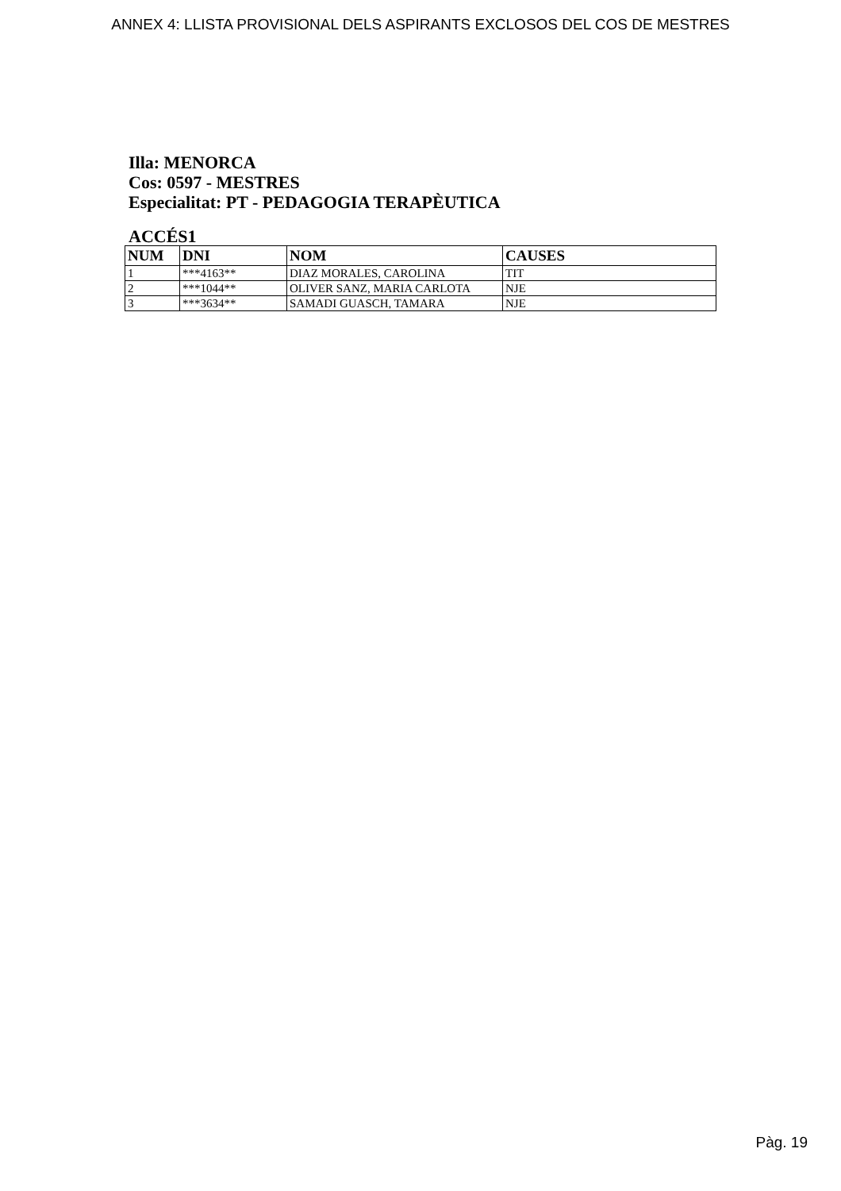ANNEX 4: LLISTA PROVISIONAL DELS ASPIRANTS EXCLOSOS DEL COS DE MESTRES
Illa: MENORCA
Cos: 0597 - MESTRES
Especialitat: PT - PEDAGOGIA TERAPÈUTICA
ACCÉS1
| NUM | DNI | NOM | CAUSES |
| --- | --- | --- | --- |
| 1 | ***4163** | DIAZ MORALES, CAROLINA | TIT |
| 2 | ***1044** | OLIVER SANZ, MARIA CARLOTA | NJE |
| 3 | ***3634** | SAMADI GUASCH, TAMARA | NJE |
Pàg. 19